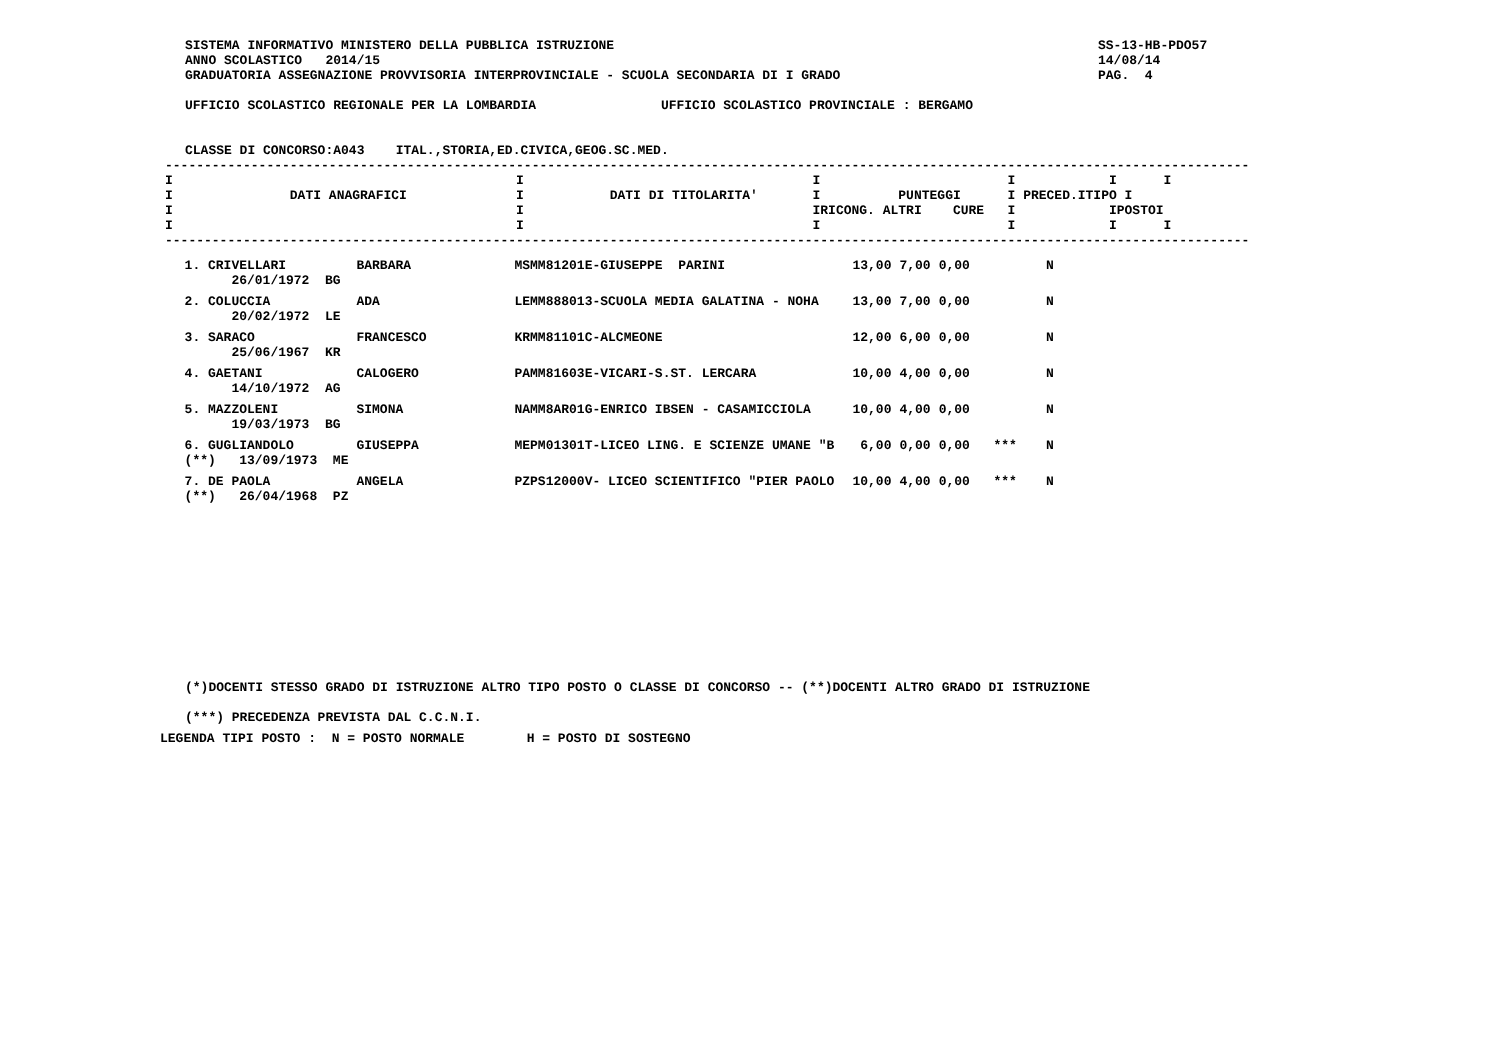SS-13-HB-PDO57
14/08/14
PAG.  4
SISTEMA INFORMATIVO MINISTERO DELLA PUBBLICA ISTRUZIONE
ANNO SCOLASTICO   2014/15
GRADUATORIA ASSEGNAZIONE PROVVISORIA INTERPROVINCIALE - SCUOLA SECONDARIA DI I GRADO

UFFICIO SCOLASTICO REGIONALE PER LA LOMBARDIA                UFFICIO SCOLASTICO PROVINCIALE : BERGAMO


CLASSE DI CONCORSO:A043    ITAL.,STORIA,ED.CIVICA,GEOG.SC.MED.
-------------------------------------------------------------------------------------------------------------------------------------------
I                                            I                                     I                        I            I      I
I               DATI ANAGRAFICI              I           DATI DI TITOLARITA'       I          PUNTEGGI      I PRECED.ITIPO I
I                                            I                                     IRICONG. ALTRI    CURE   I            IPOSTOI
I                                            I                                     I                        I            I      I
-------------------------------------------------------------------------------------------------------------------------------------------
| 1. CRIVELLARI 26/01/1972 BG | BARBARA | MSMM81201E-GIUSEPPE PARINI | 13,00 | 7,00 | 0,00 | | N |
| 2. COLUCCIA 20/02/1972 LE | ADA | LEMM888013-SCUOLA MEDIA GALATINA - NOHA | 13,00 | 7,00 | 0,00 | | N |
| 3. SARACO 25/06/1967 KR | FRANCESCO | KRMM81101C-ALCMEONE | 12,00 | 6,00 | 0,00 | | N |
| 4. GAETANI 14/10/1972 AG | CALOGERO | PAMM81603E-VICARI-S.ST. LERCARA | 10,00 | 4,00 | 0,00 | | N |
| 5. MAZZOLENI 19/03/1973 BG | SIMONA | NAMM8AR01G-ENRICO IBSEN - CASAMICCIOLA | 10,00 | 4,00 | 0,00 | | N |
| 6. GUGLIANDOLO (**) 13/09/1973 ME | GIUSEPPA | MEPM01301T-LICEO LING. E SCIENZE UMANE "B | 6,00 | 0,00 | 0,00 | *** | N |
| 7. DE PAOLA (**) 26/04/1968 PZ | ANGELA | PZPS12000V- LICEO SCIENTIFICO "PIER PAOLO | 10,00 | 4,00 | 0,00 | *** | N |
(*)DOCENTI STESSO GRADO DI ISTRUZIONE ALTRO TIPO POSTO O CLASSE DI CONCORSO -- (**)DOCENTI ALTRO GRADO DI ISTRUZIONE

(***) PRECEDENZA PREVISTA DAL C.C.N.I.
LEGENDA TIPI POSTO :  N = POSTO NORMALE        H = POSTO DI SOSTEGNO